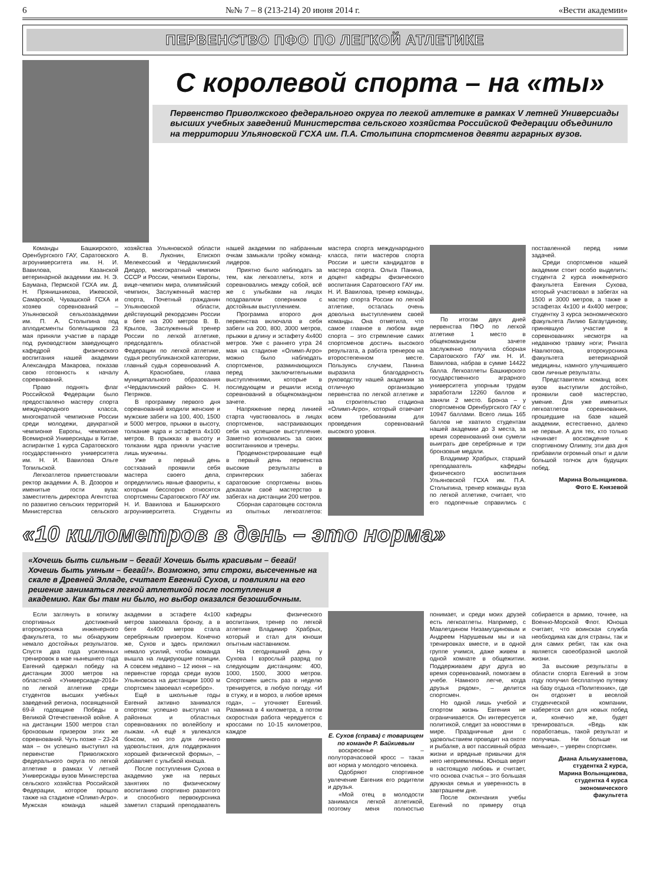6 №№ 7 – 8 (213-214) 20 июня 2014 г. «Вести академии»
ПЕРВЕНСТВО ПФО ПО ЛЕГКОЙ АТЛЕТИКЕ
С королевой спорта – на «ты»
Первенство Приволжского федерального округа по легкой атлетике в рамках V летней Универсиады высших учебных заведений Министерства сельского хозяйства Российской Федерации объединило на территории Ульяновской ГСХА им. П.А. Столыпина спортсменов девяти аграрных вузов.
Команды Башкирского, Оренбургского ГАУ, Саратовского агроуниверситета им. Н. И. Вавилова, Казанской ветеринарной академии им. Н. Э. Баумана, Пермской ГСХА им. Д. Н. Прянишникова, Ижевской, Самарской, Чувашской ГСХА и хозяев соревнований – Ульяновской сельхозакадемии им. П. А. Столыпина под аплодисменты болельщиков 23 мая приняли участие в параде под руководством заведующего кафедрой физического воспитания нашей академии Александра Макарова, показав свою готовность к началу соревнований.
Право поднять флаг Российской Федерации было предоставлено мастеру спорта международного класса, многократной чемпионке России среди молодежи, двукратной чемпионке Европы, чемпионке Всемирной Универсиады в Китае, аспирантке 1 курса Саратовского государственного университета им. Н. И. Вавилова Ольге Топильской.
Легкоатлетов приветствовали ректор академии А. В. Дозоров и именитые гости вуза: заместитель директора Агентства по развитию сельских территорий Министерства сельского хозяйства Ульяновской области А. В. Луконин, Епископ Мелекесский и Чердаклинский Диодор, многократный чемпион СССР и России, чемпион Европы, вице-чемпион мира, олимпийский чемпион, Заслуженный мастер спорта, Почетный гражданин Ульяновской области, действующий рекордсмен России в беге на 200 метров В. В. Крылов, Заслуженный тренер России по легкой атлетике, председатель областной Федерации по легкой атлетике, судья республиканской категории, главный судья соревнований А. А. Краснобаев, глава муниципального образования «Чердаклинский район» С. Н. Петряков.
В программу первого дня соревнований входили женские и мужские забеги на 100, 400, 1500 и 5000 метров, прыжки в высоту, толкание ядра и эстафета 4х100 метров. В прыжках в высоту и толкании ядра приняли участие лишь мужчины.
Уже в первый день состязаний проявили себя мастера своего дела, определились явные фавориты, к которым бесспорно относятся спортсмены Саратовского ГАУ им. Н. И. Вавилова и Башкирского агроуниверситета. Студенты нашей академии по набранным очкам замыкали тройку команд-лидеров.
Приятно было наблюдать за тем, как легкоатлеты, хотя и соревновались между собой, всё же с улыбками на лицах поздравляли соперников с достойным выступлением.
Программа второго дня первенства включала в себя забеги на 200, 800, 3000 метров, прыжки в длину и эстафету 4х400 метров. Уже с раннего утра 24 мая на стадионе «Олимп-Агро» можно было наблюдать спортсменов, разминающихся перед заключительными выступлениями, которые в последующем и решили исход соревнований в общекомандном зачете.
Напряжение перед линией старта чувствовалось в лицах спортсменов, настраивающих себя на успешное выступление. Заметно волновались за своих воспитанников и тренеры.
Продемонстрировавшие ещё в первый день первенства высокие результаты в спринтерских забегах саратовские спортсмены вновь доказали своё мастерство в забегах на дистанции 200 метров.
Сборная саратовцев состояла из опытных легкоатлетов: мастера спорта международного класса, пяти мастеров спорта России и шести кандидатов в мастера спорта. Ольга Панина, доцент кафедры физического воспитания Саратовского ГАУ им. Н. И. Вавилова, тренер команды, мастер спорта России по легкой атлетике, осталась очень довольна выступлением своей команды. Она отметила, что самое главное в любом виде спорта – это стремление самих спортсменов достичь высокого результата, а работа тренеров на второстепенном месте. Пользуясь случаем, Панина выразила благодарность руководству нашей академии за отличную организацию первенства по легкой атлетике и за строительство стадиона «Олимп-Агро», который отвечает всем требованиям для проведения соревнований высокого уровня.
По итогам двух дней первенства ПФО по легкой атлетике 1 место в общекомандном зачете заслуженно получила сборная Саратовского ГАУ им. Н. И. Вавилова, набрав в сумме 14422 балла. Легкоатлеты Башкирского государственного аграрного университета упорным трудом заработали 12260 баллов и заняли 2 место. Бронза – у спортсменов Оренбургского ГАУ с 10947 баллами. Всего лишь 165 баллов не хватило студентам нашей академии до 3 места, за время соревнований они сумели выиграть две серебряные и три бронзовые медали.
Владимир Храбрых, старший преподаватель кафедры физического воспитания Ульяновской ГСХА им. П.А. Столыпина, тренер команды вуза по легкой атлетике, считает, что его подопечные справились с поставленной перед ними задачей.
Среди спортсменов нашей академии стоит особо выделить: студента 2 курса инженерного факультета Евгения Сухова, который участвовал в забегах на 1500 и 3000 метров, а также в эстафетах 4х100 и 4х400 метров; студентку 3 курса экономического факультета Лилию Багаутдинову, принявшую участие в соревнованиях несмотря на недавнюю травму ноги; Рината Навлютова, второкурсника факультета ветеринарной медицины, намного улучшившего свои личные результаты.
Представители команд всех вузов выступили достойно, проявили своё мастерство, умение. Для уже именитых легкоатлетов соревнования, прошедшие на базе нашей академии, естественно, далеко не первые. А для тех, кто только начинает восхождение к спортивному Олимпу, эти два дня прибавили огромный опыт и дали большой толчок для будущих побед.
Марина Волынщикова.
Фото Е. Князевой
«10 километров в день – это норма»
«Хочешь быть сильным – бегай! Хочешь быть красивым – бегай! Хочешь быть умным – бегай!». Возможно, эти строки, высеченные на скале в Древней Элладе, считает Евгений Сухов, и повлияли на его решение заниматься легкой атлетикой после поступления в академию. Как бы там ни было, но выбор оказался безошибочным.
Если заглянуть в копилку спортивных достижений второкурсника инженерного факультета, то мы обнаружим немало достойных результатов. Спустя два года усиленных тренировок в мае нынешнего года Евгений одержал победу на дистанции 3000 метров на областной «Универсиаде-2014» по легкой атлетике среди студентов высших учебных заведений региона, посвященной 69-й годовщине Победы в Великой Отечественной войне. А на дистанции 1500 метров стал бронзовым призером этих же соревнований. Чуть позже – 23-24 мая – он успешно выступил на первенстве Приволжского федерального округа по легкой атлетике в рамках V летней Универсиады вузов Министерства сельского хозяйства Российской Федерации, которое прошло также на стадионе «Олимп-Агро». Мужская команда нашей академии в эстафете 4х100 метров завоевала бронзу, а в беге 4х400 метров стала серебряным призером. Конечно же, Сухов и здесь приложил немало усилий, чтобы команда вышла на лидирующие позиции. А совсем недавно – 12 июня – на первенстве города среди вузов Ульяновска на дистанции 1000 м спортсмен завоевал «серебро».
Ещё в школьные годы Евгений активно занимался спортом: успешно выступал на районных и областных соревнованиях по волейболу и лыжам. «А ещё я увлекался боксом, но это для личного удовольствия, для поддержания хорошей физической формы», – добавляет с улыбкой юноша.
После поступления Сухова в академию уже на первых занятиях по физическому воспитанию спортивно развитого и способного первокурсника заметил старший преподаватель кафедры физического воспитания, тренер по легкой атлетике Владимир Храбрых, который и стал для юноши опытным наставником.
На сегодняшний день у Сухова I взрослый разряд по следующим дистанциям: 400, 1000, 1500, 3000 метров. Спортсмен шесть раз в неделю тренируется, в любую погоду. «И в стужу, и в мороз, в любое время года», – уточняет Евгений. Разминка в 4 километра, а потом скоростная работа чередуется с кроссами по 10-15 километров, каждое
Е. Сухов (справа) с товарищем по команде Р. Байкиевым
воскресенье – полуторачасовой кросс – такая вот норма у молодого человека.
Одобряют спортивное увлечение Евгения его родители и друзья.
«Мой отец в молодости занимался легкой атлетикой, поэтому меня полностью понимает, и среди моих друзей есть легкоатлеты. Например, с Мавлетдином Низамутдиновым и Андреем Нарушевым мы и на тренировках вместе, и в одной группе учимся, даже живем в одной комнате в общежитии. Поддерживаем друг друга во время соревнований, помогаем в учебе. Намного легче, когда друзья рядом», – делится спортсмен.
Но одной лишь учебой и спортом жизнь Евгения не ограничивается. Он интересуется политикой, следит за новостями в мире. Праздничные дни с удовольствием проводит на охоте и рыбалке, а вот пассивный образ жизни и вредные привычки для него неприемлемы. Юноша верит в настоящую любовь и считает, что основа счастья – это большая дружная семья и уверенность в завтрашнем дне.
После окончания учебы Евгений по примеру отца собирается в армию, точнее, на Военно-Морской Флот. Юноша считает, что воинская служба необходима как для страны, так и для самих ребят, так как она является своеобразной школой жизни.
За высокие результаты в области спорта Евгений в этом году получил бесплатную путевку на базу отдыха «Политехник», где он отдохнет в веселой студенческой компании, наберется сил для новых побед и, конечно же, будет тренироваться. «Ведь как поработаешь, такой результат и получишь. Ни больше ни меньше», – уверен спортсмен.
Диана Альмухаметова,
студентка 2 курса,
Марина Волынщикова,
студентка 4 курса
экономического
факультета